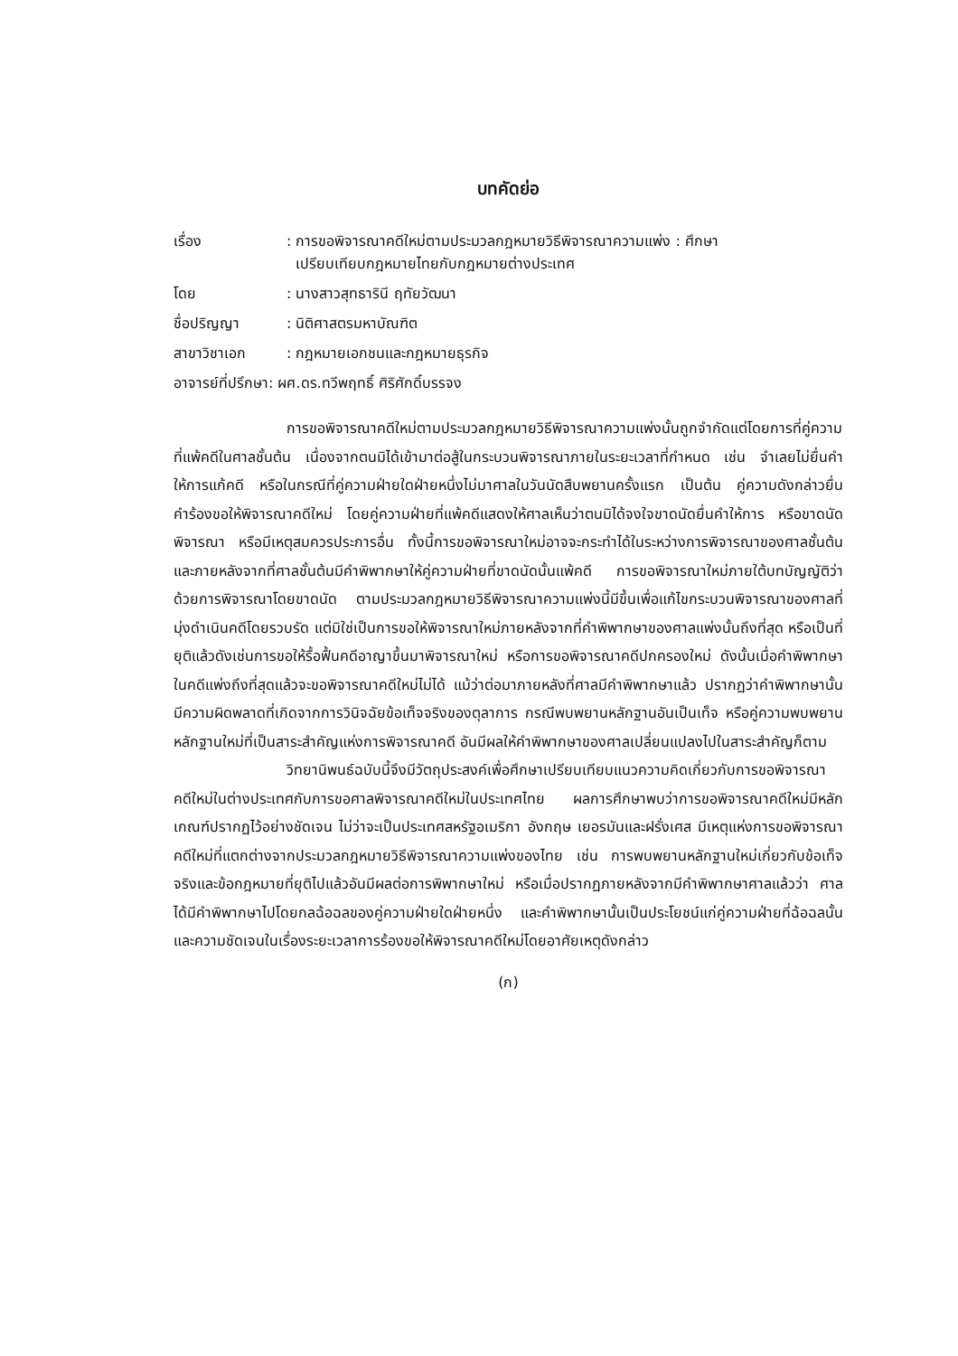บทคัดย่อ
เรื่อง
: การขอพิจารณาคดีใหม่ตามประมวลกฎหมายวิธีพิจารณาความแพ่ง : ศึกษา
เปรียบเทียบกฎหมายไทยกับกฎหมายต่างประเทศ
โดย
: นางสาวสุทธารินี ฤทัยวัฒนา
ชื่อปริญญา
: นิติศาสตรมหาบัณฑิต
สาขาวิชาเอก
: กฎหมายเอกชนและกฎหมายธุรกิจ
อาจารย์ที่ปรึกษา: ผศ.ดร.ทวีพฤทธิ์ ศิริศักดิ์บรรจง
การขอพิจารณาคดีใหม่ตามประมวลกฎหมายวิธีพิจารณาความแพ่งนั้นถูกจำกัดแต่โดยการที่คู่ความที่แพ้คดีในศาลชั้นต้น เนื่องจากตนมิได้เข้ามาต่อสู้ในกระบวนพิจารณาภายในระยะเวลาที่กำหนด เช่น จำเลยไม่ยื่นคำให้การแก้คดี หรือในกรณีที่คู่ความฝ่ายใดฝ่ายหนึ่งไม่มาศาลในวันนัดสืบพยานครั้งแรก เป็นต้น คู่ความดังกล่าวยื่นคำร้องขอให้พิจารณาคดีใหม่ โดยคู่ความฝ่ายที่แพ้คดีแสดงให้ศาลเห็นว่าตนมิได้จงใจขาดนัดยื่นคำให้การ หรือขาดนัดพิจารณา หรือมีเหตุสมควรประการอื่น ทั้งนี้การขอพิจารณาใหม่อาจจะกระทำได้ในระหว่างการพิจารณาของศาลชั้นต้นและภายหลังจากที่ศาลชั้นต้นมีคำพิพากษาให้คู่ความฝ่ายที่ขาดนัดนั้นแพ้คดี การขอพิจารณาใหม่ภายใต้บทบัญญัติว่าด้วยการพิจารณาโดยขาดนัด ตามประมวลกฎหมายวิธีพิจารณาความแพ่งนี้มีขึ้นเพื่อแก้ไขกระบวนพิจารณาของศาลที่มุ่งดำเนินคดีโดยรวบรัด แต่มิใช่เป็นการขอให้พิจารณาใหม่ภายหลังจากที่คำพิพากษาของศาลแพ่งนั้นถึงที่สุด หรือเป็นที่ยุติแล้วดังเช่นการขอให้รื้อฟื้นคดีอาญาขึ้นมาพิจารณาใหม่ หรือการขอพิจารณาคดีปกครองใหม่ ดังนั้นเมื่อคำพิพากษาในคดีแพ่งถึงที่สุดแล้วจะขอพิจารณาคดีใหม่ไม่ได้ แม้ว่าต่อมาภายหลังที่ศาลมีคำพิพากษาแล้ว ปรากฏว่าคำพิพากษานั้นมีความผิดพลาดที่เกิดจากการวินิจฉัยข้อเท็จจริงของตุลาการ กรณีพบพยานหลักฐานอันเป็นเท็จ หรือคู่ความพบพยานหลักฐานใหม่ที่เป็นสาระสำคัญแห่งการพิจารณาคดี อันมีผลให้คำพิพากษาของศาลเปลี่ยนแปลงไปในสาระสำคัญก็ตาม
วิทยานิพนธ์ฉบับนี้จึงมีวัตถุประสงค์เพื่อศึกษาเปรียบเทียบแนวความคิดเกี่ยวกับการขอพิจารณาคดีใหม่ในต่างประเทศกับการขอศาลพิจารณาคดีใหม่ในประเทศไทย ผลการศึกษาพบว่าการขอพิจารณาคดีใหม่มีหลักเกณฑ์ปรากฏไว้อย่างชัดเจน ไม่ว่าจะเป็นประเทศสหรัฐอเมริกา อังกฤษ เยอรมันและฝรั่งเศส มีเหตุแห่งการขอพิจารณาคดีใหม่ที่แตกต่างจากประมวลกฎหมายวิธีพิจารณาความแพ่งของไทย เช่น การพบพยานหลักฐานใหม่เกี่ยวกับข้อเท็จจริงและข้อกฎหมายที่ยุติไปแล้วอันมีผลต่อการพิพากษาใหม่ หรือเมื่อปรากฏภายหลังจากมีคำพิพากษาศาลแล้วว่า ศาลได้มีคำพิพากษาไปโดยกลฉ้อฉลของคู่ความฝ่ายใดฝ่ายหนึ่ง และคำพิพากษานั้นเป็นประโยชน์แก่คู่ความฝ่ายที่ฉ้อฉลนั้น และความชัดเจนในเรื่องระยะเวลาการร้องขอให้พิจารณาคดีใหม่โดยอาศัยเหตุดังกล่าว
(ก)